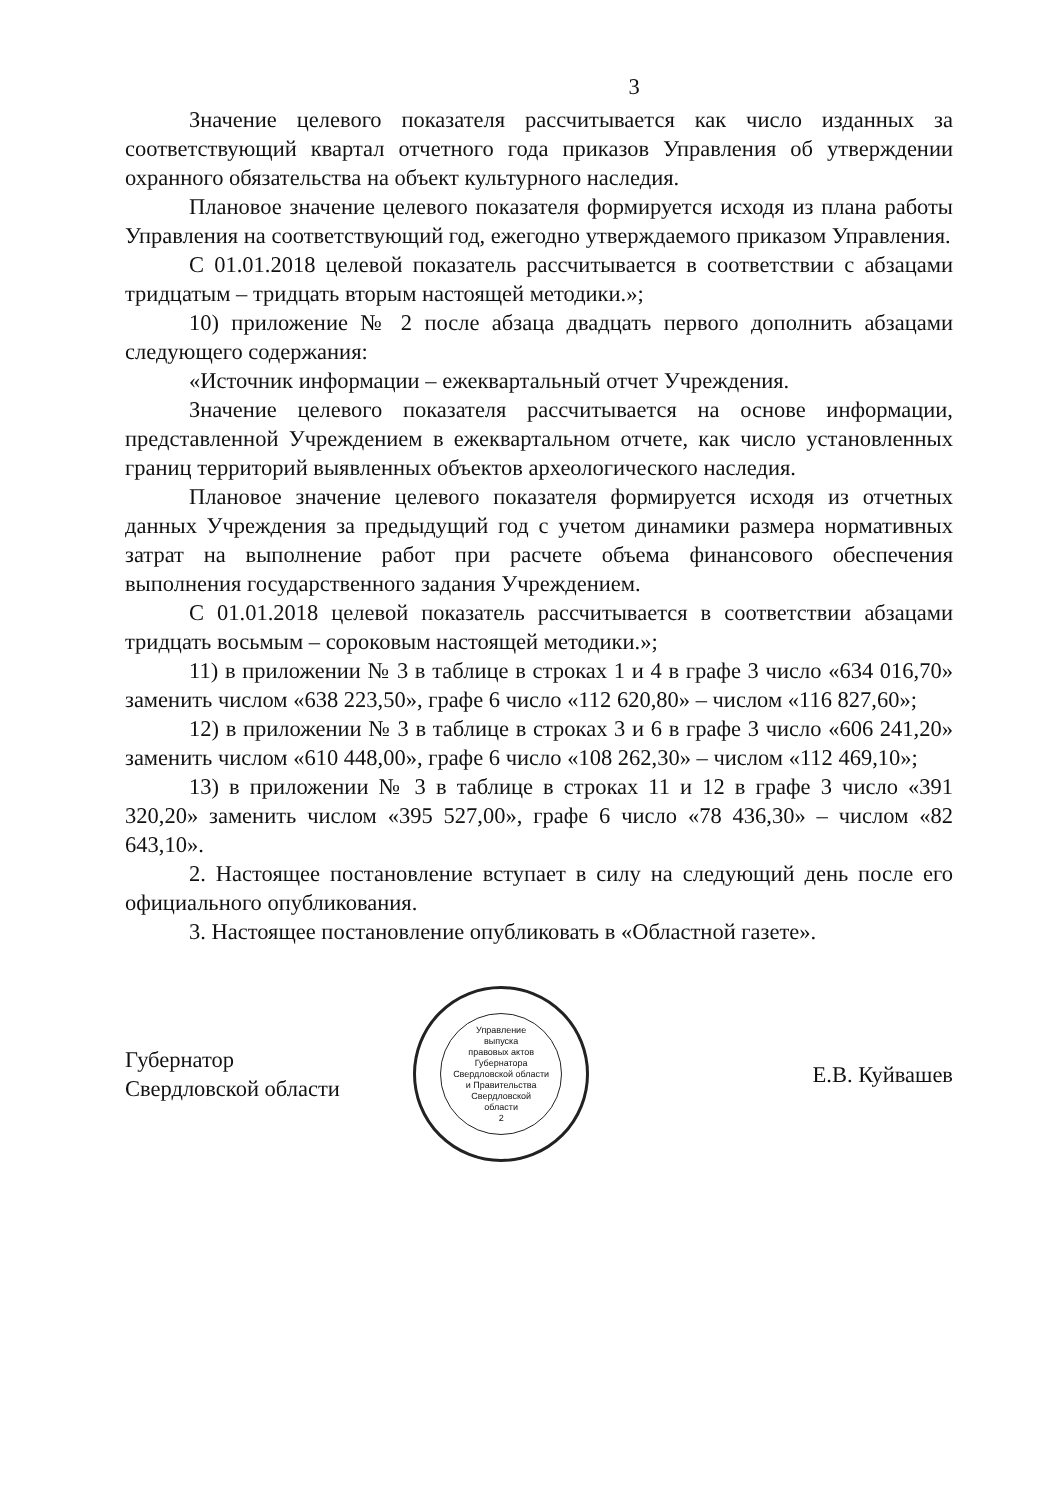3
Значение целевого показателя рассчитывается как число изданных за соответствующий квартал отчетного года приказов Управления об утверждении охранного обязательства на объект культурного наследия.
Плановое значение целевого показателя формируется исходя из плана работы Управления на соответствующий год, ежегодно утверждаемого приказом Управления.
С 01.01.2018 целевой показатель рассчитывается в соответствии с абзацами тридцатым – тридцать вторым настоящей методики.»;
10) приложение № 2 после абзаца двадцать первого дополнить абзацами следующего содержания:
«Источник информации – ежеквартальный отчет Учреждения.
Значение целевого показателя рассчитывается на основе информации, представленной Учреждением в ежеквартальном отчете, как число установленных границ территорий выявленных объектов археологического наследия.
Плановое значение целевого показателя формируется исходя из отчетных данных Учреждения за предыдущий год с учетом динамики размера нормативных затрат на выполнение работ при расчете объема финансового обеспечения выполнения государственного задания Учреждением.
С 01.01.2018 целевой показатель рассчитывается в соответствии абзацами тридцать восьмым – сороковым настоящей методики.»;
11) в приложении № 3 в таблице в строках 1 и 4 в графе 3 число «634 016,70» заменить числом «638 223,50», графе 6 число «112 620,80» – числом «116 827,60»;
12) в приложении № 3 в таблице в строках 3 и 6 в графе 3 число «606 241,20» заменить числом «610 448,00», графе 6 число «108 262,30» – числом «112 469,10»;
13) в приложении № 3 в таблице в строках 11 и 12 в графе 3 число «391 320,20» заменить числом «395 527,00», графе 6 число «78 436,30» – числом «82 643,10».
2. Настоящее постановление вступает в силу на следующий день после его официального опубликования.
3. Настоящее постановление опубликовать в «Областной газете».
Губернатор
Свердловской области
Управление
выпуска
правовых актов
Губернатора
Свердловской области
и Правительства
Свердловской
области
2
Е.В. Куйвашев